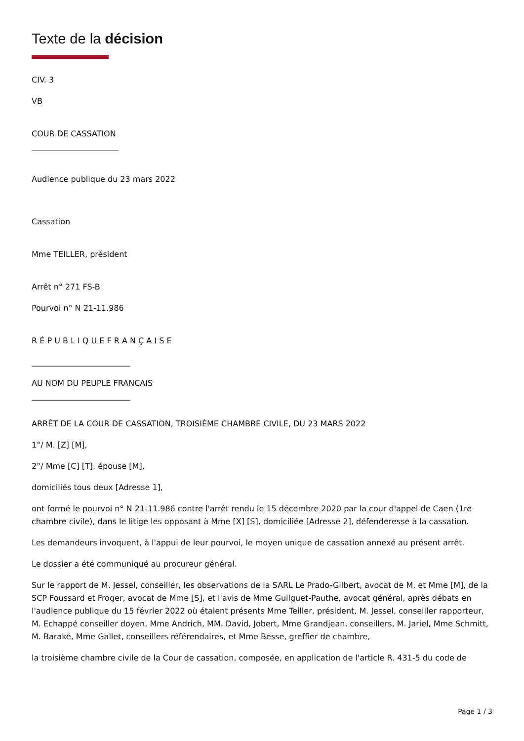Texte de la décision
CIV. 3
VB
COUR DE CASSATION
______________________
Audience publique du 23 mars 2022
Cassation
Mme TEILLER, président
Arrêt n° 271 FS-B
Pourvoi n° N 21-11.986
R É P U B L I Q U E F R A N Ç A I S E
_________________________
AU NOM DU PEUPLE FRANÇAIS
_________________________
ARRÊT DE LA COUR DE CASSATION, TROISIÈME CHAMBRE CIVILE, DU 23 MARS 2022
1°/ M. [Z] [M],
2°/ Mme [C] [T], épouse [M],
domiciliés tous deux [Adresse 1],
ont formé le pourvoi n° N 21-11.986 contre l'arrêt rendu le 15 décembre 2020 par la cour d'appel de Caen (1re chambre civile), dans le litige les opposant à Mme [X] [S], domiciliée [Adresse 2], défenderesse à la cassation.
Les demandeurs invoquent, à l'appui de leur pourvoi, le moyen unique de cassation annexé au présent arrêt.
Le dossier a été communiqué au procureur général.
Sur le rapport de M. Jessel, conseiller, les observations de la SARL Le Prado-Gilbert, avocat de M. et Mme [M], de la SCP Foussard et Froger, avocat de Mme [S], et l'avis de Mme Guilguet-Pauthe, avocat général, après débats en l'audience publique du 15 février 2022 où étaient présents Mme Teiller, président, M. Jessel, conseiller rapporteur, M. Echappé conseiller doyen, Mme Andrich, MM. David, Jobert, Mme Grandjean, conseillers, M. Jariel, Mme Schmitt, M. Baraké, Mme Gallet, conseillers référendaires, et Mme Besse, greffier de chambre,
la troisième chambre civile de la Cour de cassation, composée, en application de l'article R. 431-5 du code de
Page 1 / 3